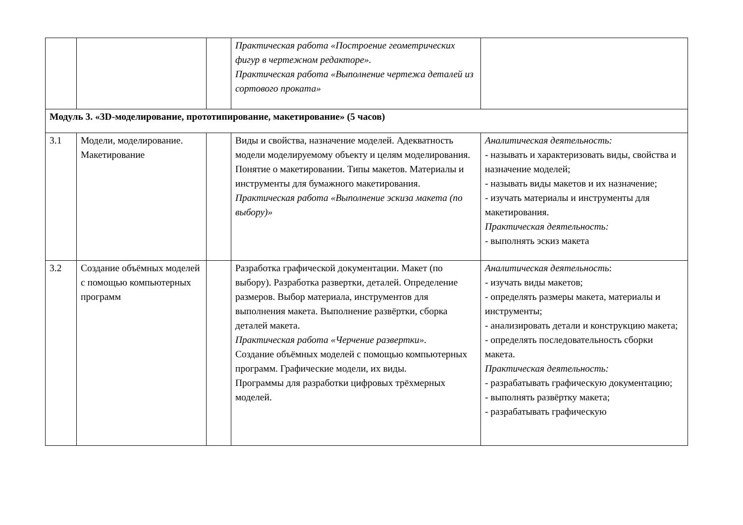| | | | Практическая работа «Построение геометрических фигур в чертежном редакторе». Практическая работа «Выполнение чертежа деталей из сортового проката» | |
| Модуль 3. «3D-моделирование, прототипирование, макетирование» (5 часов) | | | | |
| 3.1 | Модели, моделирование. Макетирование | | Виды и свойства, назначение моделей. Адекватность модели моделируемому объекту и целям моделирования. Понятие о макетировании. Типы макетов. Материалы и инструменты для бумажного макетирования. Практическая работа «Выполнение эскиза макета (по выбору)» | Аналитическая деятельность: - называть и характеризовать виды, свойства и назначение моделей; - называть виды макетов и их назначение; - изучать материалы и инструменты для макетирования. Практическая деятельность: - выполнять эскиз макета |
| 3.2 | Создание объёмных моделей с помощью компьютерных программ | | Разработка графической документации. Макет (по выбору). Разработка развертки, деталей. Определение размеров. Выбор материала, инструментов для выполнения макета. Выполнение развёртки, сборка деталей макета. Практическая работа «Черчение развертки». Создание объёмных моделей с помощью компьютерных программ. Графические модели, их виды. Программы для разработки цифровых трёхмерных моделей. | Аналитическая деятельность : - изучать виды макетов; - определять размеры макета, материалы и инструменты; - анализировать детали и конструкцию макета; - определять последовательность сборки макета. Практическая деятельность: - разрабатывать графическую документацию; - выполнять развёртку макета; - разрабатывать графическую |